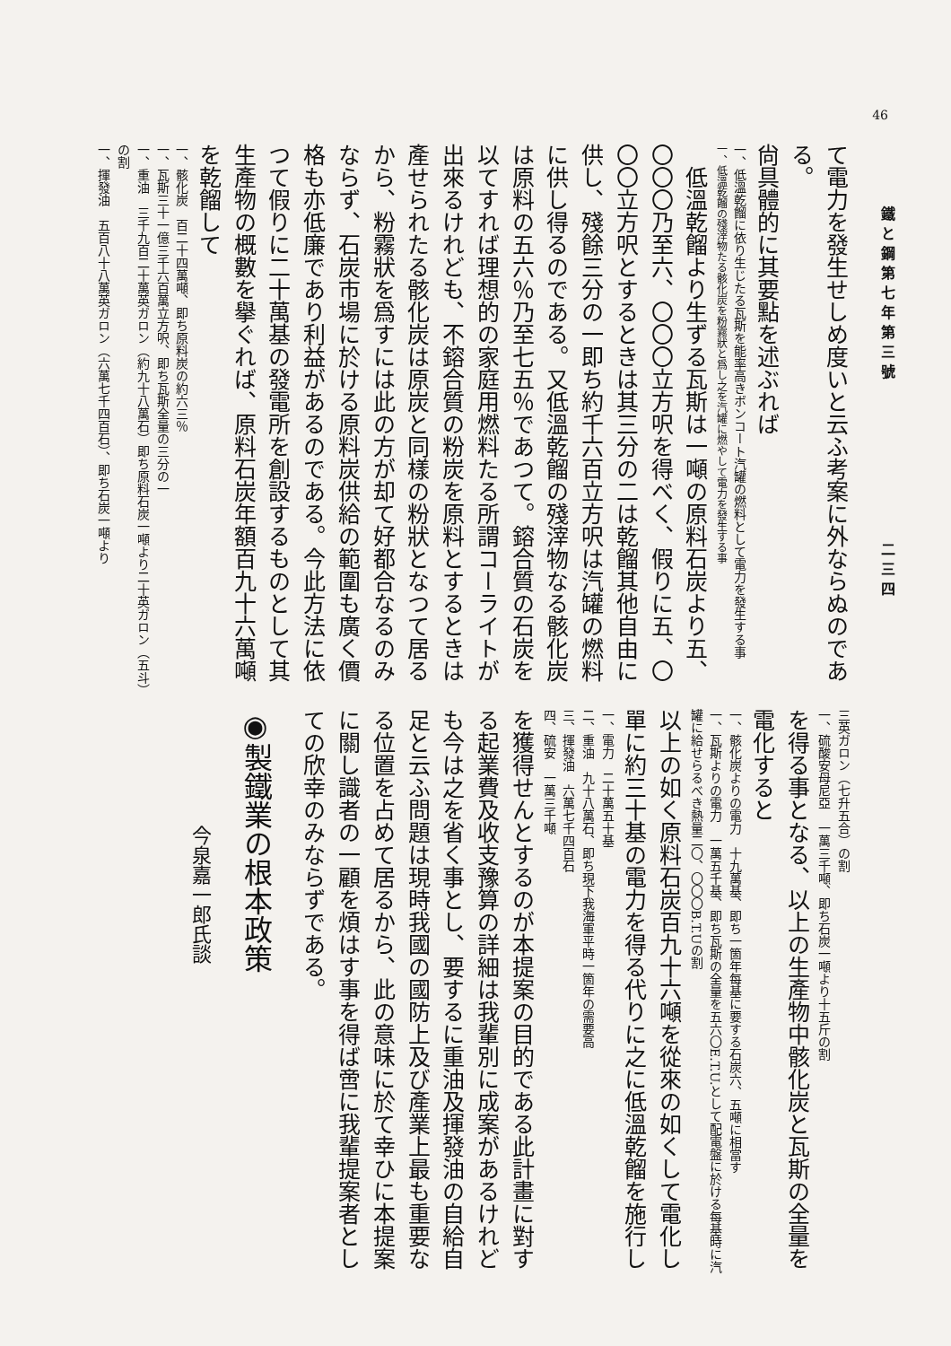46
鐵と鋼第七年第三號　　　　　　　　二三四
て電力を發生せしめ度いと云ふ考案に外ならぬのである。
尙具體的に其要點を述ぶれば
一、低溫乾餾に依り生じたる瓦斯を能率高きボンコート汽罐の燃料として電力を發生する事
一、低溫乾餾の殘滓物たる骸化炭を粉霧狀と爲し之を汽罐に燃やして電力を發生する事
　低溫乾餾より生ずる瓦斯は一噸の原料石炭より五、〇〇〇乃至六、〇〇〇立方呎を得べく、假りに五、〇〇〇立方呎とするときは其三分の二は乾餾其他自由に供し、殘餘三分の一即ち約千六百立方呎は汽罐の燃料に供し得るのである。又低溫乾餾の殘滓物なる骸化炭は原料の五六％乃至七五％であつて。鎔合質の石炭を以てすれば理想的の家庭用燃料たる所謂コーライトが出來るけれども、不鎔合質の粉炭を原料とするときは產せられたる骸化炭は原炭と同樣の粉狀となつて居るから、粉霧狀を爲すには此の方が却て好都合なるのみならず、石炭市場に於ける原料炭供給の範圍も廣く價格も亦低廉であり利益があるのである。今此方法に依つて假りに二十萬基の發電所を創設するものとして其生產物の概數を擧ぐれば、原料石炭年額百九十六萬噸を乾餾して
一、骸化炭　百二十四萬噸、即ち原料炭の約六三％
一、瓦斯三十一億三千六百萬立方呎、即ち瓦斯全量の三分の一
一、重油　三千九百二十萬英ガロン（約九十八萬石）即ち原料石炭一噸より二十英ガロン（五斗）の割
一、揮發油　五百八十八萬英ガロン（六萬七千四百石）、即ち石炭一噸より
三英ガロン（七升五合）の割
一、硫酸安母尼亞　一萬三千噸、即ち石炭一噸より十五斤の割
を得る事となる、以上の生產物中骸化炭と瓦斯の全量を電化すると
一、骸化炭よりの電力　十九萬基、即ち一箇年每基に要する石炭六、五噸に相當す
一、瓦斯よりの電力　一萬五千基、即ち瓦斯の全量を五六〇E.T.U.として配電盤に於ける每基時に汽罐に給せらるべき熱量二〇、〇〇〇B.T.Uの割
以上の如く原料石炭百九十六噸を從來の如くして電化し單に約三十基の電力を得る代りに之に低溫乾餾を施行し
一、電力　二十萬五十基
二、重油　九十八萬石、即ち現下我海軍平時一箇年の需要高
三、揮發油　六萬七千四百石
四、硫安　一萬三千噸
を獲得せんとするのが本提案の目的である此計畫に對する起業費及收支豫算の詳細は我輩別に成案があるけれども今は之を省く事とし、要するに重油及揮發油の自給自足と云ふ問題は現時我國の國防上及び產業上最も重要なる位置を占めて居るから、此の意味に於て幸ひに本提案に關し識者の一顧を煩はす事を得ば啻に我輩提案者としての欣幸のみならずである。
◉製鐵業の根本政策
今泉嘉一郎氏談